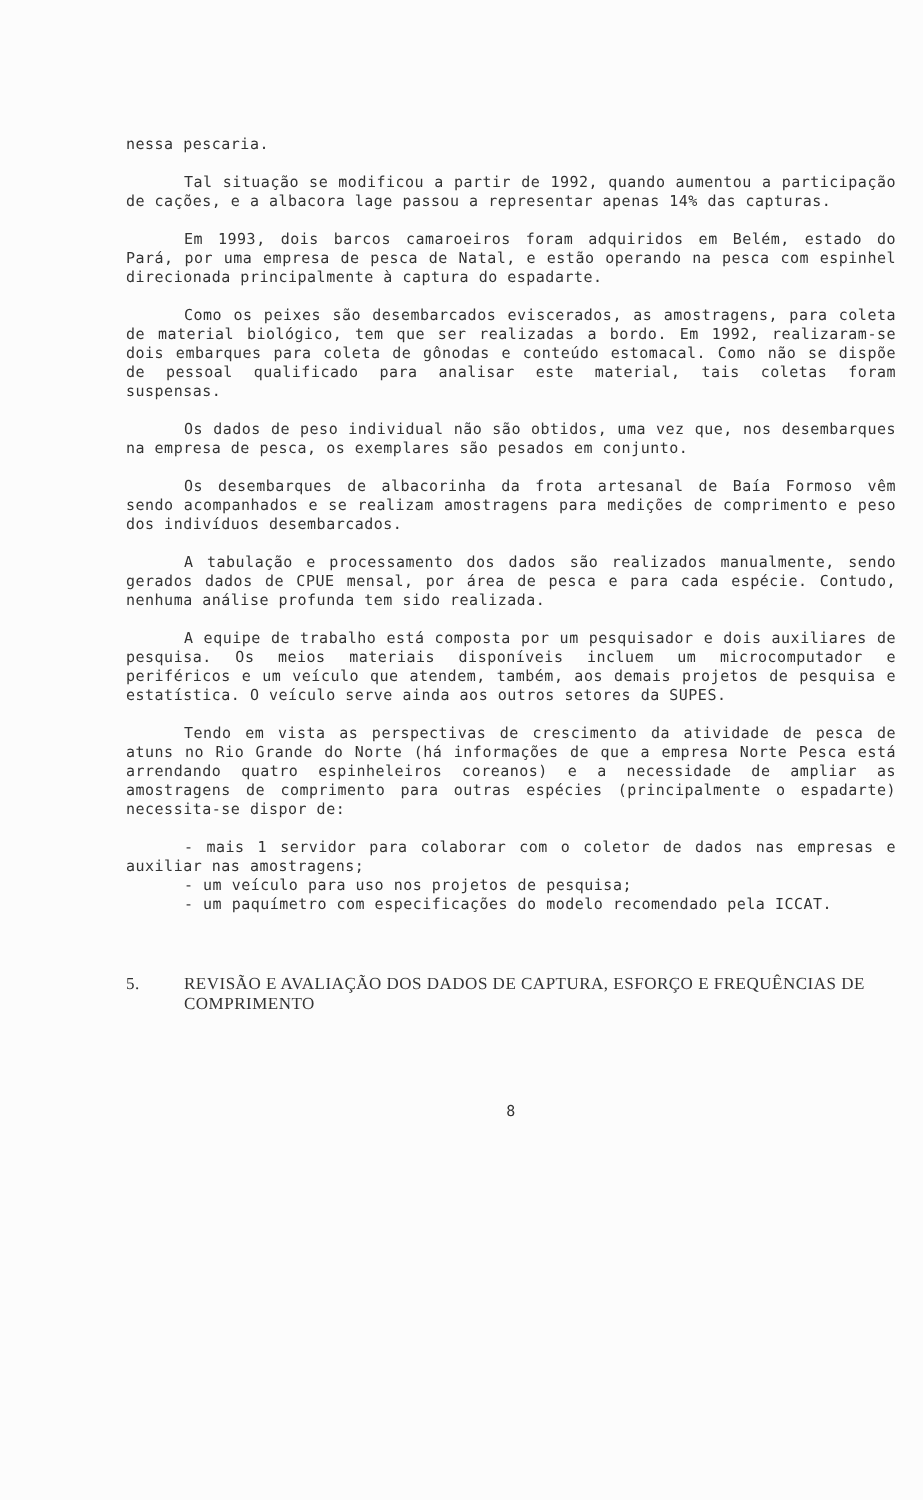nessa pescaria.
Tal situação se modificou a partir de 1992, quando aumentou a participação de cações, e a albacora lage passou a representar apenas 14% das capturas.
Em 1993, dois barcos camaroeiros foram adquiridos em Belém, estado do Pará, por uma empresa de pesca de Natal, e estão operando na pesca com espinhel direcionada principalmente à captura do espadarte.
Como os peixes são desembarcados eviscerados, as amostragens, para coleta de material biológico, tem que ser realizadas a bordo. Em 1992, realizaram-se dois embarques para coleta de gônodas e conteúdo estomacal. Como não se dispõe de pessoal qualificado para analisar este material, tais coletas foram suspensas.
Os dados de peso individual não são obtidos, uma vez que, nos desembarques na empresa de pesca, os exemplares são pesados em conjunto.
Os desembarques de albacorinha da frota artesanal de Baía Formoso vêm sendo acompanhados e se realizam amostragens para medições de comprimento e peso dos indivíduos desembarcados.
A tabulação e processamento dos dados são realizados manualmente, sendo gerados dados de CPUE mensal, por área de pesca e para cada espécie. Contudo, nenhuma análise profunda tem sido realizada.
A equipe de trabalho está composta por um pesquisador e dois auxiliares de pesquisa. Os meios materiais disponíveis incluem um microcomputador e periféricos e um veículo que atendem, também, aos demais projetos de pesquisa e estatística. O veículo serve ainda aos outros setores da SUPES.
Tendo em vista as perspectivas de crescimento da atividade de pesca de atuns no Rio Grande do Norte (há informações de que a empresa Norte Pesca está arrendando quatro espinheleiros coreanos) e a necessidade de ampliar as amostragens de comprimento para outras espécies (principalmente o espadarte) necessita-se dispor de:
- mais 1 servidor para colaborar com o coletor de dados nas empresas e auxiliar nas amostragens;
- um veículo para uso nos projetos de pesquisa;
- um paquímetro com especificações do modelo recomendado pela ICCAT.
5. REVISÃO E AVALIAÇÃO DOS DADOS DE CAPTURA, ESFORÇO E FREQUÊNCIAS DE COMPRIMENTO
8